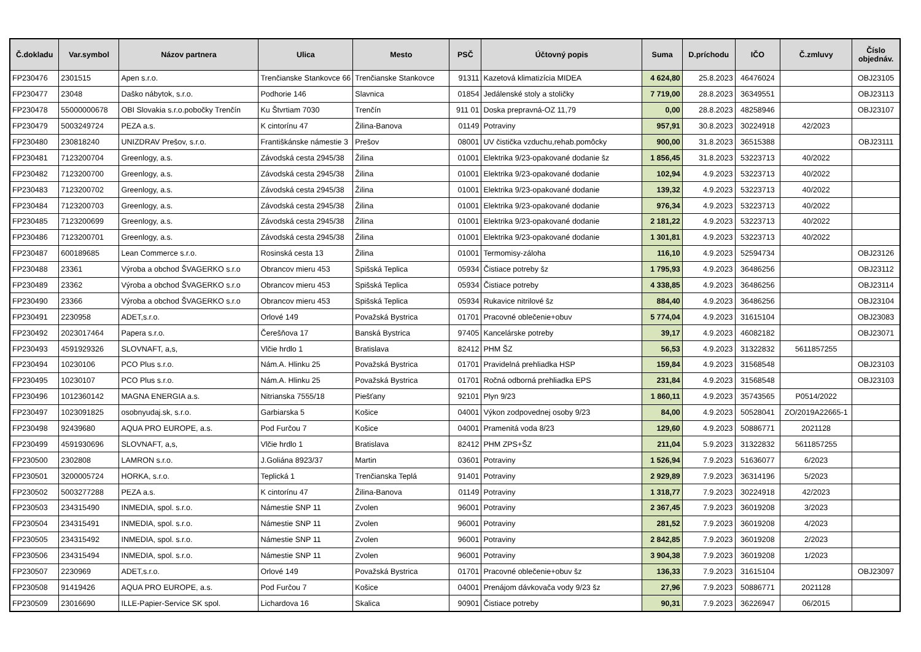| Č.dokladu | Var.symbol | Názov partnera | Ulica | Mesto | PSČ | Účtovný popis | Suma | D.príchodu | IČO | Č.zmluvy | Číslo objednáv. |
| --- | --- | --- | --- | --- | --- | --- | --- | --- | --- | --- | --- |
| FP230476 | 2301515 | Apen s.r.o. | Trenčianske Stankovce 66 | Trenčianske Stankovce | 91311 | Kazetová klimatizícia MIDEA | 4 624,80 | 25.8.2023 | 46476024 | | OBJ23105 |
| FP230477 | 23048 | Daško nábytok, s.r.o. | Podhorie 146 | Slavnica | 01854 | Jedálenské stoly a stoličky | 7 719,00 | 28.8.2023 | 36349551 | | OBJ23113 |
| FP230478 | 55000000678 | OBI Slovakia s.r.o.pobočky Trenčín | Ku Štvrtiam 7030 | Trenčín | 911 01 | Doska prepravná-OZ 11,79 | 0,00 | 28.8.2023 | 48258946 | | OBJ23107 |
| FP230479 | 5003249724 | PEZA a.s. | K cintorínu 47 | Žilina-Banova | 01149 | Potraviny | 957,91 | 30.8.2023 | 30224918 | 42/2023 | |
| FP230480 | 230818240 | UNIZDRAV Prešov, s.r.o. | Františkánske námestie 3 | Prešov | 08001 | UV čistička vzduchu,rehab.pomôcky | 900,00 | 31.8.2023 | 36515388 | | OBJ23111 |
| FP230481 | 7123200704 | Greenlogy, a.s. | Závodská cesta 2945/38 | Žilina | 01001 | Elektrika 9/23-opakované dodanie šz | 1 856,45 | 31.8.2023 | 53223713 | 40/2022 | |
| FP230482 | 7123200700 | Greenlogy, a.s. | Závodská cesta 2945/38 | Žilina | 01001 | Elektrika 9/23-opakované dodanie | 102,94 | 4.9.2023 | 53223713 | 40/2022 | |
| FP230483 | 7123200702 | Greenlogy, a.s. | Závodská cesta 2945/38 | Žilina | 01001 | Elektrika 9/23-opakované dodanie | 139,32 | 4.9.2023 | 53223713 | 40/2022 | |
| FP230484 | 7123200703 | Greenlogy, a.s. | Závodská cesta 2945/38 | Žilina | 01001 | Elektrika 9/23-opakované dodanie | 976,34 | 4.9.2023 | 53223713 | 40/2022 | |
| FP230485 | 7123200699 | Greenlogy, a.s. | Závodská cesta 2945/38 | Žilina | 01001 | Elektrika 9/23-opakované dodanie | 2 181,22 | 4.9.2023 | 53223713 | 40/2022 | |
| FP230486 | 7123200701 | Greenlogy, a.s. | Závodská cesta 2945/38 | Žilina | 01001 | Elektrika 9/23-opakované dodanie | 1 301,81 | 4.9.2023 | 53223713 | 40/2022 | |
| FP230487 | 600189685 | Lean Commerce s.r.o. | Rosinská cesta 13 | Žilina | 01001 | Termomisy-záloha | 116,10 | 4.9.2023 | 52594734 | | OBJ23126 |
| FP230488 | 23361 | Výroba a obchod ŠVAGERKO s.r.o | Obrancov mieru 453 | Spišská Teplica | 05934 | Čistiace potreby šz | 1 795,93 | 4.9.2023 | 36486256 | | OBJ23112 |
| FP230489 | 23362 | Výroba a obchod ŠVAGERKO s.r.o | Obrancov mieru 453 | Spišská Teplica | 05934 | Čistiace potreby | 4 338,85 | 4.9.2023 | 36486256 | | OBJ23114 |
| FP230490 | 23366 | Výroba a obchod ŠVAGERKO s.r.o | Obrancov mieru 453 | Spišská Teplica | 05934 | Rukavice nitrilové šz | 884,40 | 4.9.2023 | 36486256 | | OBJ23104 |
| FP230491 | 2230958 | ADET,s.r.o. | Orlové 149 | Považská Bystrica | 01701 | Pracovné oblečenie+obuv | 5 774,04 | 4.9.2023 | 31615104 | | OBJ23083 |
| FP230492 | 2023017464 | Papera s.r.o. | Čerešňova 17 | Banská Bystrica | 97405 | Kancelárske potreby | 39,17 | 4.9.2023 | 46082182 | | OBJ23071 |
| FP230493 | 4591929326 | SLOVNAFT, a,s, | Vlčie hrdlo 1 | Bratislava | 82412 | PHM ŠZ | 56,53 | 4.9.2023 | 31322832 | 5611857255 | |
| FP230494 | 10230106 | PCO Plus s.r.o. | Nám.A. Hlinku 25 | Považská Bystrica | 01701 | Pravidelná prehliadka HSP | 159,84 | 4.9.2023 | 31568548 | | OBJ23103 |
| FP230495 | 10230107 | PCO Plus s.r.o. | Nám.A. Hlinku 25 | Považská Bystrica | 01701 | Ročná odborná prehliadka EPS | 231,84 | 4.9.2023 | 31568548 | | OBJ23103 |
| FP230496 | 1012360142 | MAGNA ENERGIA a.s. | Nitrianska 7555/18 | Piešťany | 92101 | Plyn 9/23 | 1 860,11 | 4.9.2023 | 35743565 | P0514/2022 | |
| FP230497 | 1023091825 | osobnyudaj.sk, s.r.o. | Garbiarska 5 | Košice | 04001 | Výkon zodpovednej osoby 9/23 | 84,00 | 4.9.2023 | 50528041 | ZO/2019A22665-1 | |
| FP230498 | 92439680 | AQUA PRO EUROPE, a.s. | Pod Furčou 7 | Košice | 04001 | Pramenitá voda 8/23 | 129,60 | 4.9.2023 | 50886771 | 2021128 | |
| FP230499 | 4591930696 | SLOVNAFT, a,s, | Vlčie hrdlo 1 | Bratislava | 82412 | PHM ZPS+ŠZ | 211,04 | 5.9.2023 | 31322832 | 5611857255 | |
| FP230500 | 2302808 | LAMRON s.r.o. | J.Goliána 8923/37 | Martin | 03601 | Potraviny | 1 526,94 | 7.9.2023 | 51636077 | 6/2023 | |
| FP230501 | 3200005724 | HORKA, s.r.o. | Teplická 1 | Trenčianska Teplá | 91401 | Potraviny | 2 929,89 | 7.9.2023 | 36314196 | 5/2023 | |
| FP230502 | 5003277288 | PEZA a.s. | K cintorínu 47 | Žilina-Banova | 01149 | Potraviny | 1 318,77 | 7.9.2023 | 30224918 | 42/2023 | |
| FP230503 | 234315490 | INMEDIA, spol. s.r.o. | Námestie SNP 11 | Zvolen | 96001 | Potraviny | 2 367,45 | 7.9.2023 | 36019208 | 3/2023 | |
| FP230504 | 234315491 | INMEDIA, spol. s.r.o. | Námestie SNP 11 | Zvolen | 96001 | Potraviny | 281,52 | 7.9.2023 | 36019208 | 4/2023 | |
| FP230505 | 234315492 | INMEDIA, spol. s.r.o. | Námestie SNP 11 | Zvolen | 96001 | Potraviny | 2 842,85 | 7.9.2023 | 36019208 | 2/2023 | |
| FP230506 | 234315494 | INMEDIA, spol. s.r.o. | Námestie SNP 11 | Zvolen | 96001 | Potraviny | 3 904,38 | 7.9.2023 | 36019208 | 1/2023 | |
| FP230507 | 2230969 | ADET,s.r.o. | Orlové 149 | Považská Bystrica | 01701 | Pracovné oblečenie+obuv šz | 136,33 | 7.9.2023 | 31615104 | | OBJ23097 |
| FP230508 | 91419426 | AQUA PRO EUROPE, a.s. | Pod Furčou 7 | Košice | 04001 | Prenájom dávkovača vody 9/23 šz | 27,96 | 7.9.2023 | 50886771 | 2021128 | |
| FP230509 | 23016690 | ILLE-Papier-Service SK spol. | Lichardova 16 | Skalica | 90901 | Čistiace potreby | 90,31 | 7.9.2023 | 36226947 | 06/2015 | |